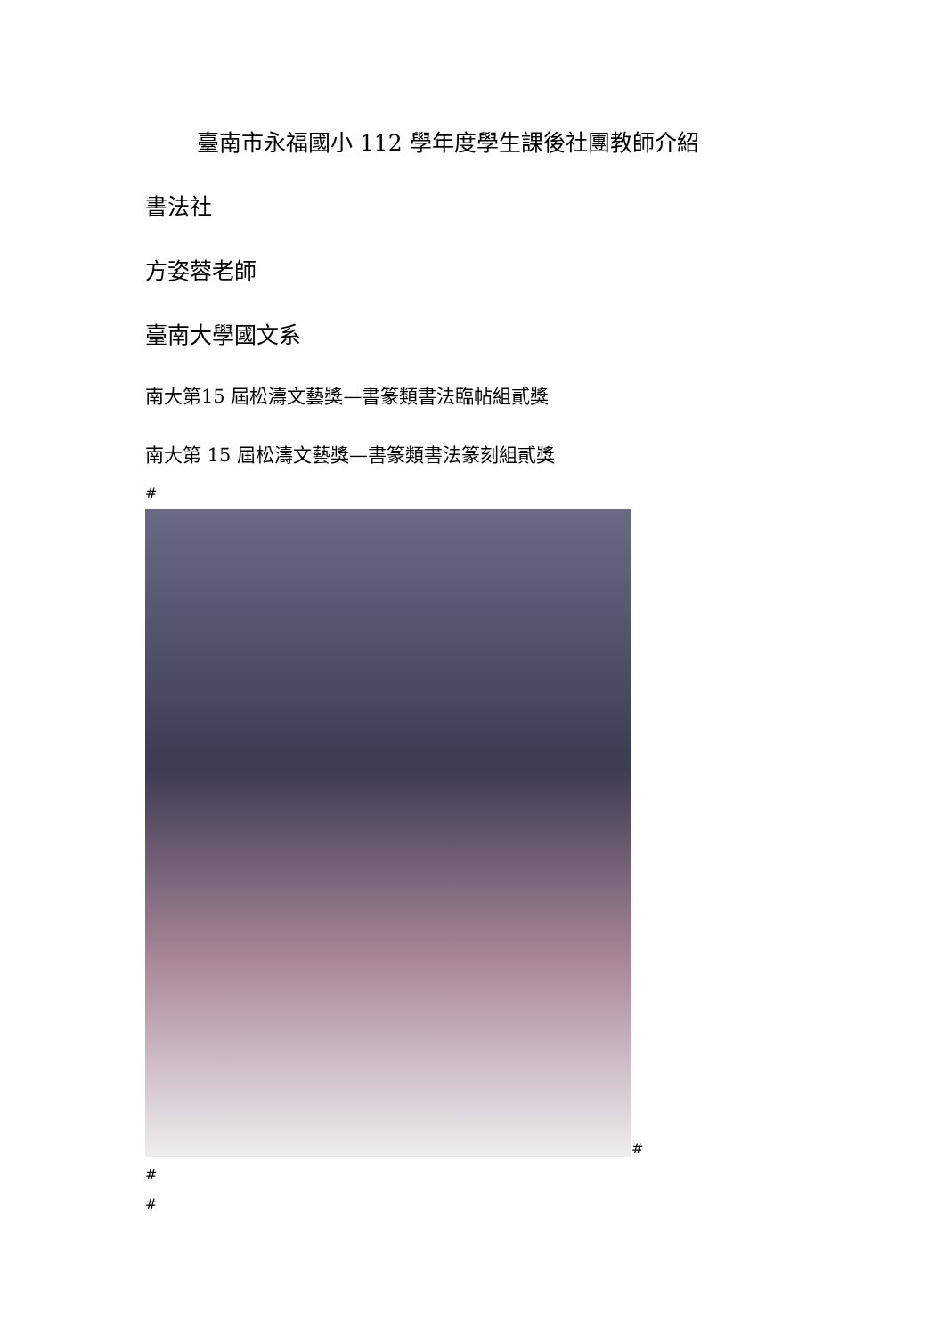臺南市永福國小 112 學年度學生課後社團教師介紹
書法社
方姿蓉老師
臺南大學國文系
南大第15 屆松濤文藝獎—書篆類書法臨帖組貳獎
南大第 15 屆松濤文藝獎—書篆類書法篆刻組貳獎
#
#
#
#